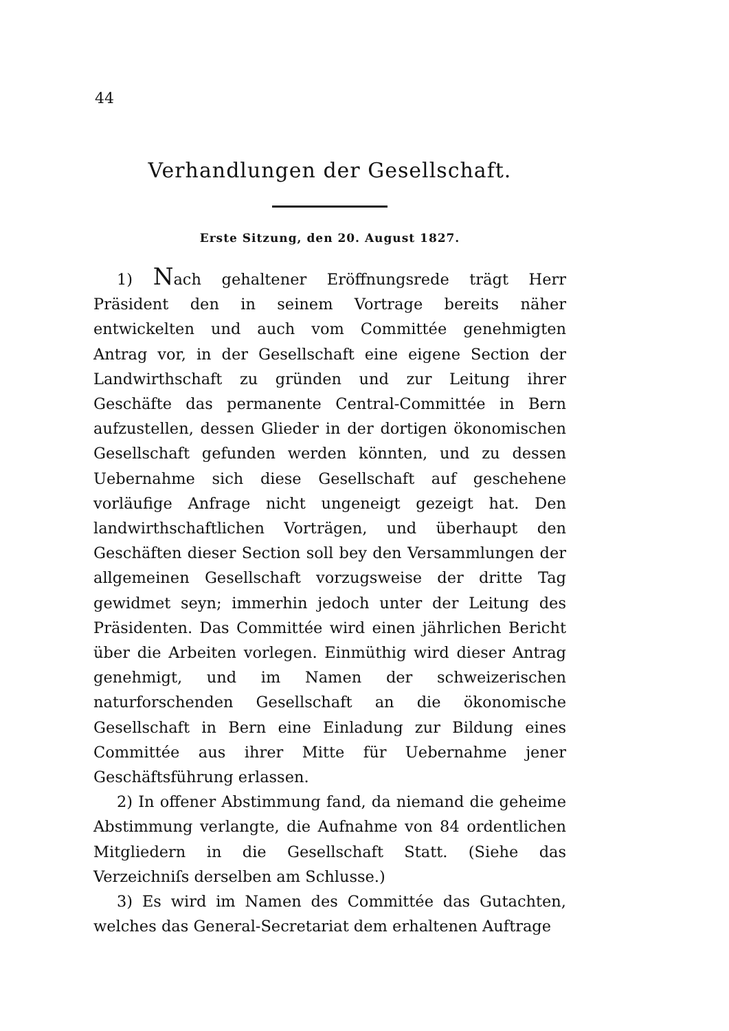44
Verhandlungen der Gesellschaft.
Erste Sitzung, den 20. August 1827.
1) Nach gehaltener Eröffnungsrede trägt Herr Präsident den in seinem Vortrage bereits näher entwickelten und auch vom Committée genehmigten Antrag vor, in der Gesellschaft eine eigene Section der Landwirthschaft zu gründen und zur Leitung ihrer Geschäfte das permanente Central-Committée in Bern aufzustellen, dessen Glieder in der dortigen ökonomischen Gesellschaft gefunden werden könnten, und zu dessen Uebernahme sich diese Gesellschaft auf geschehene vorläufige Anfrage nicht ungeneigt gezeigt hat. Den landwirthschaftlichen Vorträgen, und überhaupt den Geschäften dieser Section soll bey den Versammlungen der allgemeinen Gesellschaft vorzugsweise der dritte Tag gewidmet seyn; immerhin jedoch unter der Leitung des Präsidenten. Das Committée wird einen jährlichen Bericht über die Arbeiten vorlegen. Einmüthig wird dieser Antrag genehmigt, und im Namen der schweizerischen naturforschenden Gesellschaft an die ökonomische Gesellschaft in Bern eine Einladung zur Bildung eines Committée aus ihrer Mitte für Uebernahme jener Geschäftsführung erlassen.
2) In offener Abstimmung fand, da niemand die geheime Abstimmung verlangte, die Aufnahme von 84 ordentlichen Mitgliedern in die Gesellschaft Statt. (Siehe das Verzeichniſs derselben am Schlusse.)
3) Es wird im Namen des Committée das Gutachten, welches das General-Secretariat dem erhaltenen Auftrage